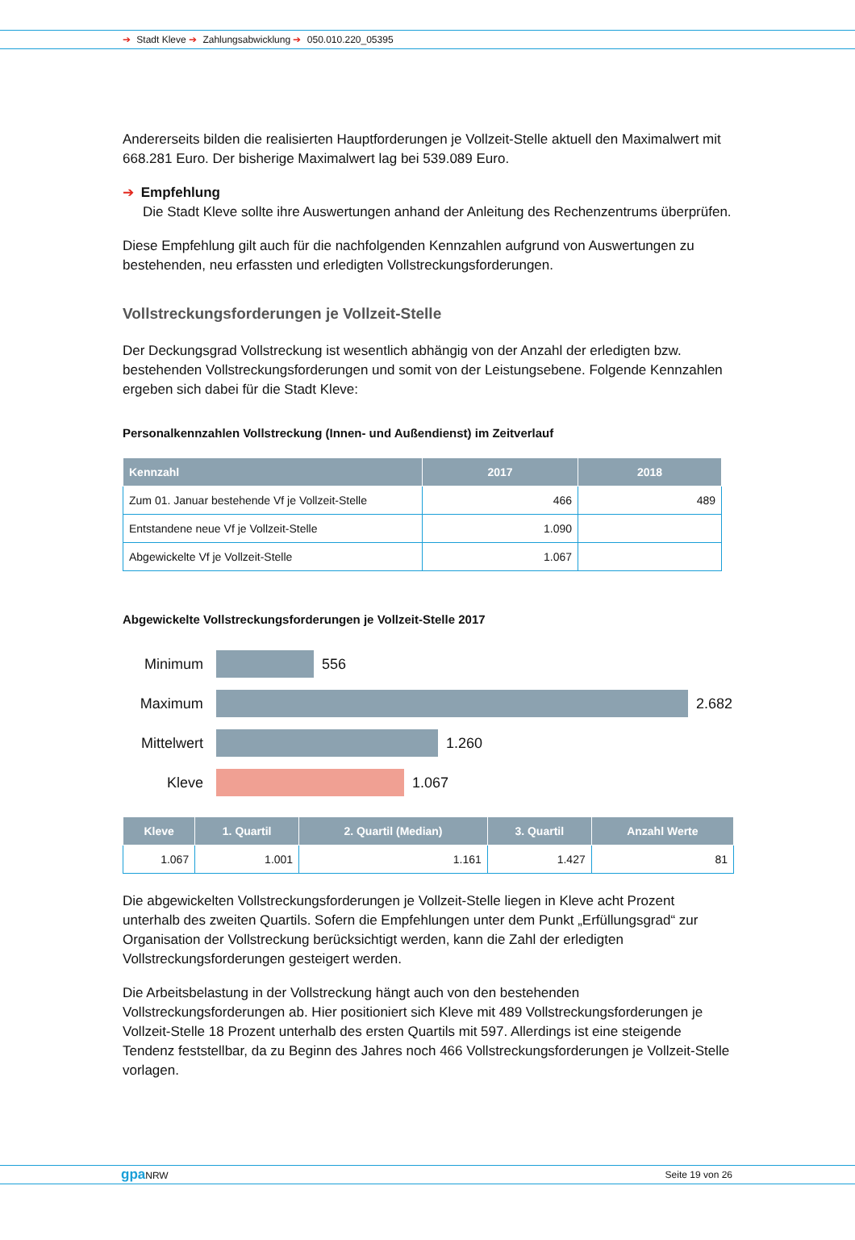➔ Stadt Kleve ➔ Zahlungsabwicklung ➔ 050.010.220_05395
Andererseits bilden die realisierten Hauptforderungen je Vollzeit-Stelle aktuell den Maximalwert mit 668.281 Euro. Der bisherige Maximalwert lag bei 539.089 Euro.
➔ Empfehlung
Die Stadt Kleve sollte ihre Auswertungen anhand der Anleitung des Rechenzentrums überprüfen.
Diese Empfehlung gilt auch für die nachfolgenden Kennzahlen aufgrund von Auswertungen zu bestehenden, neu erfassten und erledigten Vollstreckungsforderungen.
Vollstreckungsforderungen je Vollzeit-Stelle
Der Deckungsgrad Vollstreckung ist wesentlich abhängig von der Anzahl der erledigten bzw. bestehenden Vollstreckungsforderungen und somit von der Leistungsebene. Folgende Kennzahlen ergeben sich dabei für die Stadt Kleve:
Personalkennzahlen Vollstreckung (Innen- und Außendienst) im Zeitverlauf
| Kennzahl | 2017 | 2018 |
| --- | --- | --- |
| Zum 01. Januar bestehende Vf je Vollzeit-Stelle | 466 | 489 |
| Entstandene neue Vf je Vollzeit-Stelle | 1.090 | |
| Abgewickelte Vf je Vollzeit-Stelle | 1.067 | |
Abgewickelte Vollstreckungsforderungen je Vollzeit-Stelle 2017
Minimum 556
Maximum 2.682
Mittelwert 1.260
Kleve 1.067
| Kleve | 1. Quartil | 2. Quartil (Median) | 3. Quartil | Anzahl Werte |
| --- | --- | --- | --- | --- |
| 1.067 | 1.001 | 1.161 | 1.427 | 81 |
Die abgewickelten Vollstreckungsforderungen je Vollzeit-Stelle liegen in Kleve acht Prozent unterhalb des zweiten Quartils. Sofern die Empfehlungen unter dem Punkt „Erfüllungsgrad“ zur Organisation der Vollstreckung berücksichtigt werden, kann die Zahl der erledigten Vollstreckungsforderungen gesteigert werden.
Die Arbeitsbelastung in der Vollstreckung hängt auch von den bestehenden Vollstreckungsforderungen ab. Hier positioniert sich Kleve mit 489 Vollstreckungsforderungen je Vollzeit-Stelle 18 Prozent unterhalb des ersten Quartils mit 597. Allerdings ist eine steigende Tendenz feststellbar, da zu Beginn des Jahres noch 466 Vollstreckungsforderungen je Vollzeit-Stelle vorlagen.
gpa NRW Seite 19 von 26